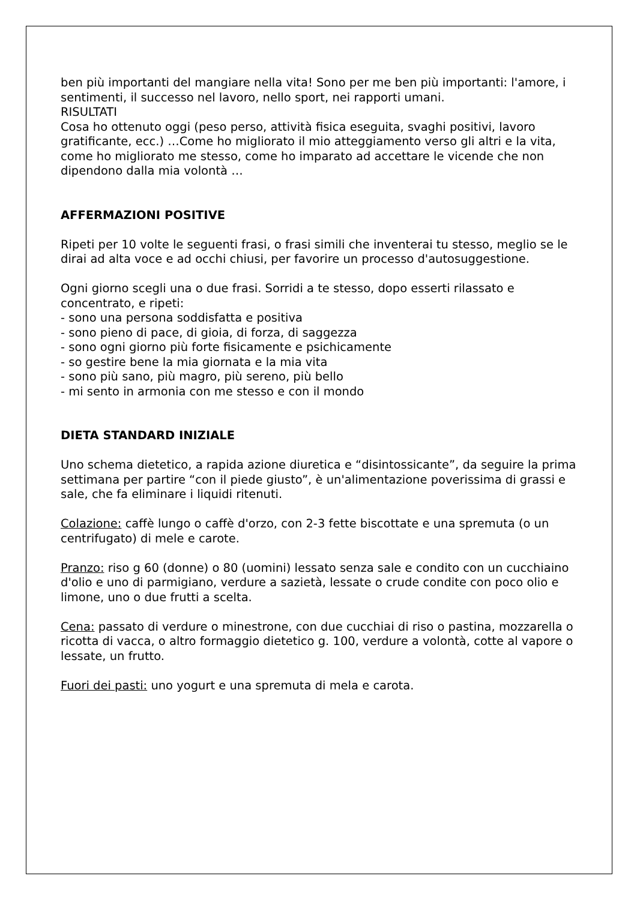ben più importanti del mangiare nella vita! Sono per me ben più importanti: l'amore, i sentimenti, il successo nel lavoro, nello sport, nei rapporti umani.
RISULTATI
Cosa ho ottenuto oggi (peso perso, attività fisica eseguita, svaghi positivi, lavoro gratificante, ecc.) …Come ho migliorato il mio atteggiamento verso gli altri e la vita, come ho migliorato me stesso, come ho imparato ad accettare le vicende che non dipendono dalla mia volontà …
AFFERMAZIONI POSITIVE
Ripeti per 10 volte le seguenti frasi, o frasi simili che inventerai tu stesso, meglio se le dirai ad alta voce e ad occhi chiusi, per favorire un processo d'autosuggestione.
Ogni giorno scegli una o due frasi. Sorridi a te stesso, dopo esserti rilassato e concentrato, e ripeti:
- sono una persona soddisfatta e positiva
- sono pieno di pace, di gioia, di forza, di saggezza
- sono ogni giorno più forte fisicamente e psichicamente
- so gestire bene la mia giornata e la mia vita
- sono più sano, più magro, più sereno, più bello
- mi sento in armonia con me stesso e con il mondo
DIETA STANDARD INIZIALE
Uno schema dietetico, a rapida azione diuretica e “disintossicante”, da seguire la prima settimana per partire “con il piede giusto”, è un'alimentazione poverissima di grassi e sale, che fa eliminare i liquidi ritenuti.
Colazione: caffè lungo o caffè d'orzo, con 2-3 fette biscottate e una spremuta (o un centrifugato) di mele e carote.
Pranzo: riso g 60 (donne) o 80 (uomini) lessato senza sale e condito con un cucchiaino d'olio e uno di parmigiano, verdure a sazietà, lessate o crude condite con poco olio e limone, uno o due frutti a scelta.
Cena: passato di verdure o minestrone, con due cucchiai di riso o pastina, mozzarella o ricotta di vacca, o altro formaggio dietetico g. 100, verdure a volontà, cotte al vapore o lessate, un frutto.
Fuori dei pasti: uno yogurt e una spremuta di mela e carota.